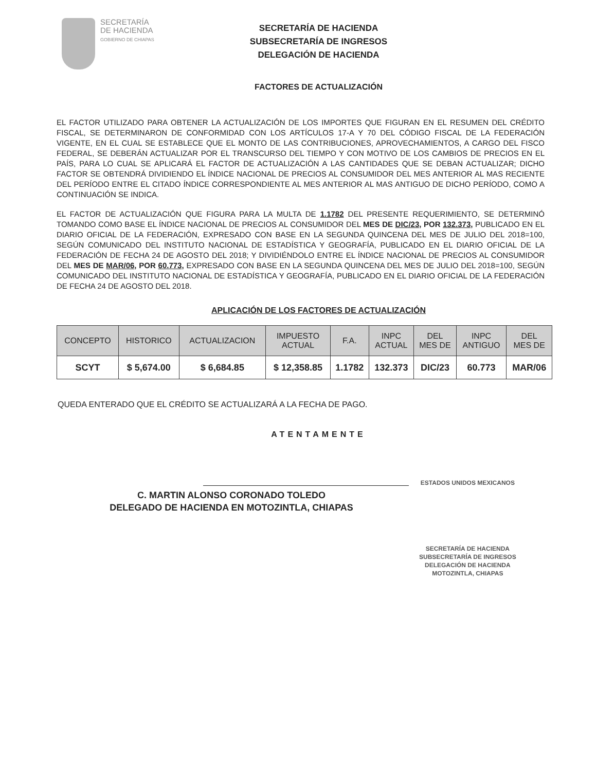SECRETARÍA
DE HACIENDA
GOBIERNO DE CHIAPAS
SECRETARÍA DE HACIENDA
SUBSECRETARÍA DE INGRESOS
DELEGACIÓN DE HACIENDA
FACTORES DE ACTUALIZACIÓN
EL FACTOR UTILIZADO PARA OBTENER LA ACTUALIZACIÓN DE LOS IMPORTES QUE FIGURAN EN EL RESUMEN DEL CRÉDITO FISCAL, SE DETERMINARON DE CONFORMIDAD CON LOS ARTÍCULOS 17-A Y 70 DEL CÓDIGO FISCAL DE LA FEDERACIÓN VIGENTE, EN EL CUAL SE ESTABLECE QUE EL MONTO DE LAS CONTRIBUCIONES, APROVECHAMIENTOS, A CARGO DEL FISCO FEDERAL, SE DEBERÁN ACTUALIZAR POR EL TRANSCURSO DEL TIEMPO Y CON MOTIVO DE LOS CAMBIOS DE PRECIOS EN EL PAÍS, PARA LO CUAL SE APLICARÁ EL FACTOR DE ACTUALIZACIÓN A LAS CANTIDADES QUE SE DEBAN ACTUALIZAR; DICHO FACTOR SE OBTENDRÁ DIVIDIENDO EL ÍNDICE NACIONAL DE PRECIOS AL CONSUMIDOR DEL MES ANTERIOR AL MAS RECIENTE DEL PERÍODO ENTRE EL CITADO ÍNDICE CORRESPONDIENTE AL MES ANTERIOR AL MAS ANTIGUO DE DICHO PERÍODO, COMO A CONTINUACIÓN SE INDICA.
EL FACTOR DE ACTUALIZACIÓN QUE FIGURA PARA LA MULTA DE 1.1782 DEL PRESENTE REQUERIMIENTO, SE DETERMINÓ TOMANDO COMO BASE EL ÍNDICE NACIONAL DE PRECIOS AL CONSUMIDOR DEL MES DE DIC/23, POR 132.373, PUBLICADO EN EL DIARIO OFICIAL DE LA FEDERACIÓN, EXPRESADO CON BASE EN LA SEGUNDA QUINCENA DEL MES DE JULIO DEL 2018=100, SEGÚN COMUNICADO DEL INSTITUTO NACIONAL DE ESTADÍSTICA Y GEOGRAFÍA, PUBLICADO EN EL DIARIO OFICIAL DE LA FEDERACIÓN DE FECHA 24 DE AGOSTO DEL 2018; Y DIVIDIÉNDOLO ENTRE EL ÍNDICE NACIONAL DE PRECIOS AL CONSUMIDOR DEL MES DE MAR/06, POR 60.773, EXPRESADO CON BASE EN LA SEGUNDA QUINCENA DEL MES DE JULIO DEL 2018=100, SEGÚN COMUNICADO DEL INSTITUTO NACIONAL DE ESTADÍSTICA Y GEOGRAFÍA, PUBLICADO EN EL DIARIO OFICIAL DE LA FEDERACIÓN DE FECHA 24 DE AGOSTO DEL 2018.
APLICACIÓN DE LOS FACTORES DE ACTUALIZACIÓN
| CONCEPTO | HISTORICO | ACTUALIZACION | IMPUESTO ACTUAL | F.A. | INPC ACTUAL | DEL MES DE | INPC ANTIGUO | DEL MES DE |
| --- | --- | --- | --- | --- | --- | --- | --- | --- |
| SCYT | $ 5,674.00 | $ 6,684.85 | $ 12,358.85 | 1.1782 | 132.373 | DIC/23 | 60.773 | MAR/06 |
QUEDA ENTERADO QUE EL CRÉDITO SE ACTUALIZARÁ A LA FECHA DE PAGO.
ATENTAMENTE
C. MARTIN ALONSO CORONADO TOLEDO
DELEGADO DE HACIENDA EN MOTOZINTLA, CHIAPAS
ESTADOS UNIDOS MEXICANOS
SECRETARÍA DE HACIENDA
SUBSECRETARÍA DE INGRESOS
DELEGACIÓN DE HACIENDA
MOTOZINTLA, CHIAPAS